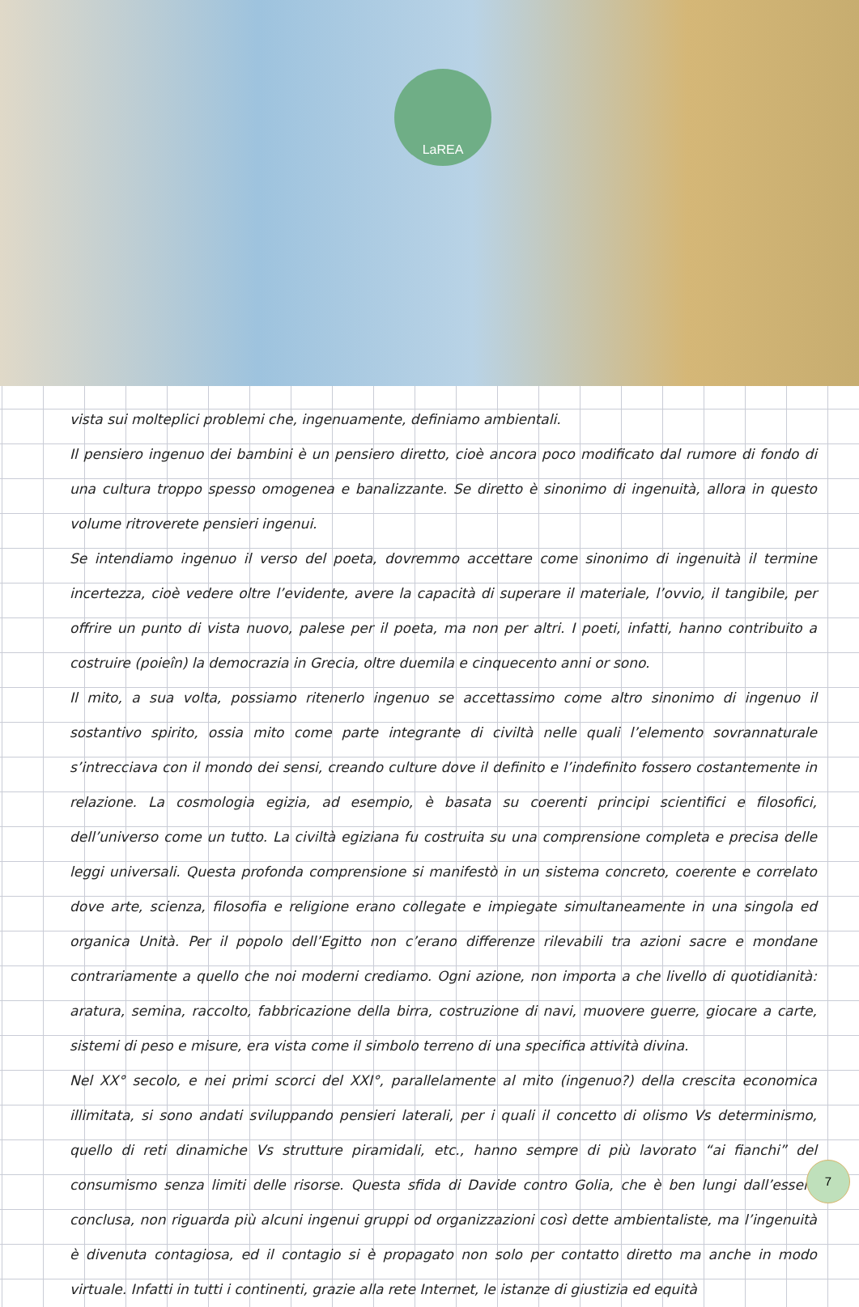LaREA
vista sui molteplici problemi che, ingenuamente, definiamo ambientali.
Il pensiero ingenuo dei bambini è un pensiero diretto, cioè ancora poco modificato dal rumore di fondo di una cultura troppo spesso omogenea e banalizzante. Se diretto è sinonimo di ingenuità, allora in questo volume ritroverete pensieri ingenui.
Se intendiamo ingenuo il verso del poeta, dovremmo accettare come sinonimo di ingenuità il termine incertezza, cioè vedere oltre l’evidente, avere la capacità di superare il materiale, l’ovvio, il tangibile, per offrire un punto di vista nuovo, palese per il poeta, ma non per altri. I poeti, infatti, hanno contribuito a costruire (poieîn) la democrazia in Grecia, oltre duemila e cinquecento anni or sono.
Il mito, a sua volta, possiamo ritenerlo ingenuo se accettassimo come altro sinonimo di ingenuo il sostantivo spirito, ossia mito come parte integrante di civiltà nelle quali l’elemento sovrannaturale s’intrecciava con il mondo dei sensi, creando culture dove il definito e l’indefinito fossero costantemente in relazione. La cosmologia egizia, ad esempio, è basata su coerenti principi scientifici e filosofici, dell’universo come un tutto. La civiltà egiziana fu costruita su una comprensione completa e precisa delle leggi universali. Questa profonda comprensione si manifestò in un sistema concreto, coerente e correlato dove arte, scienza, filosofia e religione erano collegate e impiegate simultaneamente in una singola ed organica Unità. Per il popolo dell’Egitto non c’erano differenze rilevabili tra azioni sacre e mondane contrariamente a quello che noi moderni crediamo. Ogni azione, non importa a che livello di quotidianità: aratura, semina, raccolto, fabbricazione della birra, costruzione di navi, muovere guerre, giocare a carte, sistemi di peso e misure, era vista come il simbolo terreno di una specifica attività divina.
Nel XX° secolo, e nei primi scorci del XXI°, parallelamente al mito (ingenuo?) della crescita economica illimitata, si sono andati sviluppando pensieri laterali, per i quali il concetto di olismo Vs determinismo, quello di reti dinamiche Vs strutture piramidali, etc., hanno sempre di più lavorato “ai fianchi” del consumismo senza limiti delle risorse. Questa sfida di Davide contro Golia, che è ben lungi dall’essere conclusa, non riguarda più alcuni ingenui gruppi od organizzazioni così dette ambientaliste, ma l’ingenuità è divenuta contagiosa, ed il contagio si è propagato non solo per contatto diretto ma anche in modo virtuale. Infatti in tutti i continenti, grazie alla rete Internet, le istanze di giustizia ed equità
7